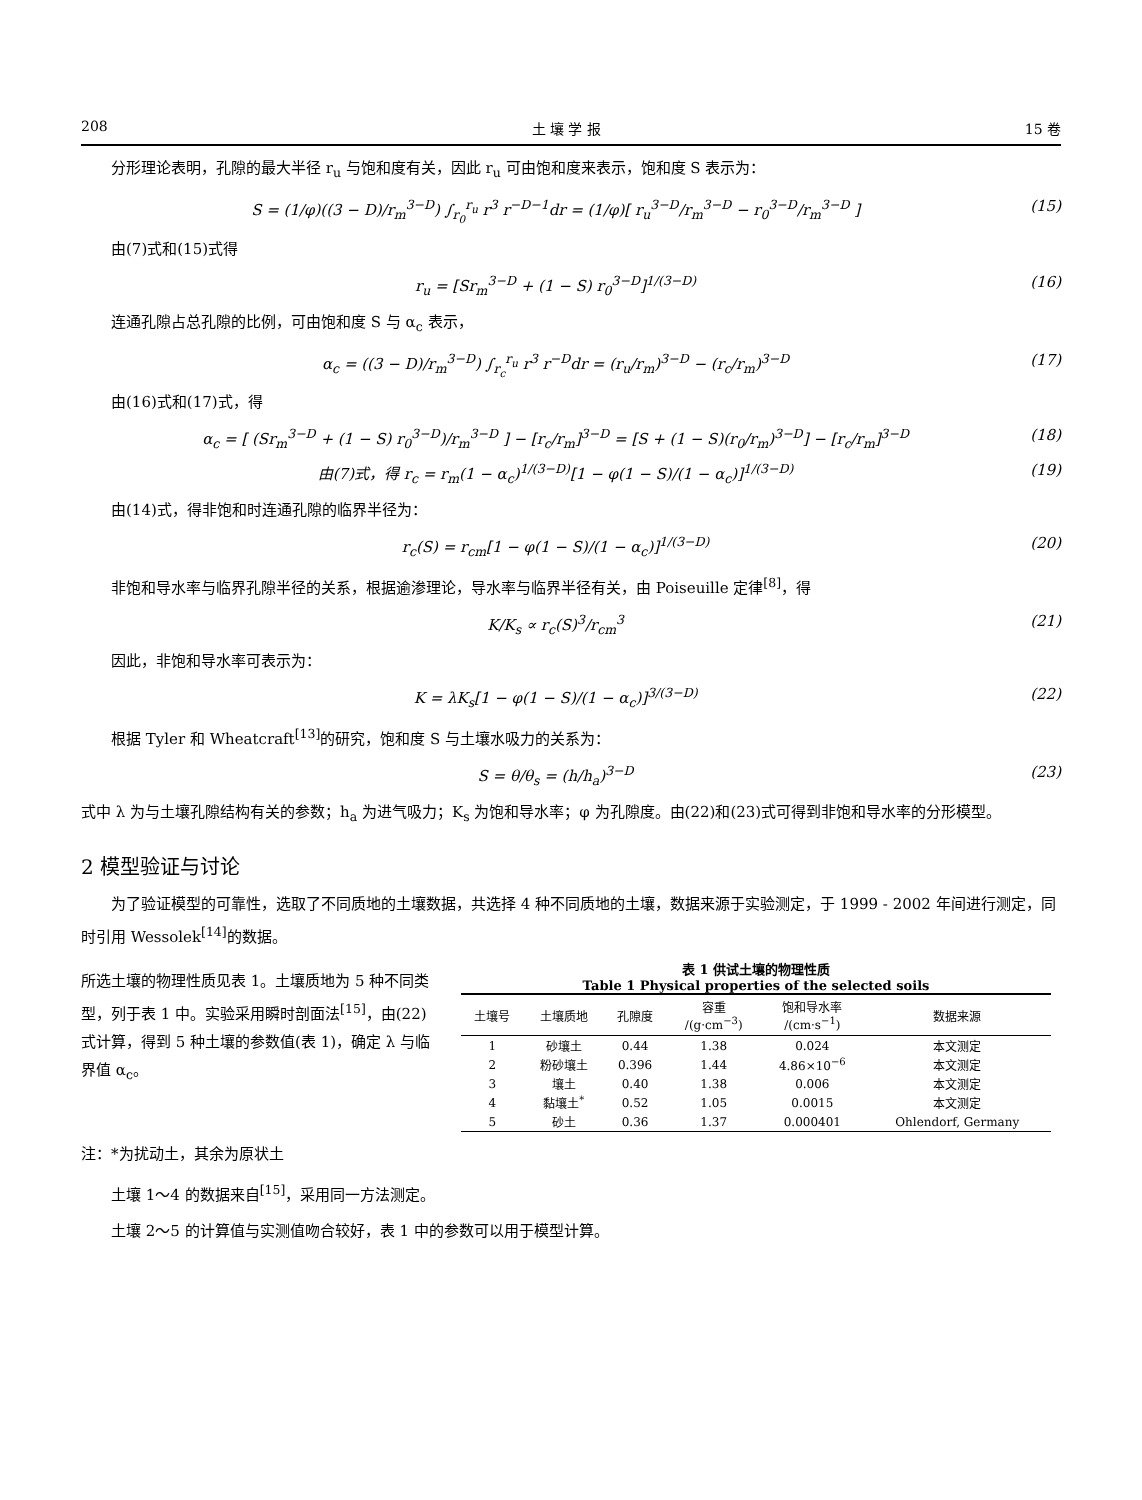208 土 壤 学 报 15 卷
　　分形理论表明，孔隙的最大半径 r<sub>u</sub> 与饱和度有关，因此 r<sub>u</sub> 可由饱和度来表示，饱和度 S 表示为：
S = (1/φ)((3 − D)/r<sub>m</sub><sup>3−D</sup>) ∫<sub>r<sub>0</sub></sub><sup>r<sub>u</sub></sup> r<sup>3</sup> r<sup>−D−1</sup>dr = (1/φ)[ r<sub>u</sub><sup>3−D</sup>/r<sub>m</sub><sup>3−D</sup> − r<sub>0</sub><sup>3−D</sup>/r<sub>m</sub><sup>3−D</sup> ] (15)
　　由(7)式和(15)式得
r<sub>u</sub> = [Sr<sub>m</sub><sup>3−D</sup> + (1 − S) r<sub>0</sub><sup>3−D</sup>]<sup>1/(3−D)</sup> (16)
　　连通孔隙占总孔隙的比例，可由饱和度 S 与 α<sub>c</sub> 表示，
α<sub>c</sub> = ((3 − D)/r<sub>m</sub><sup>3−D</sup>) ∫<sub>r<sub>c</sub></sub><sup>r<sub>u</sub></sup> r<sup>3</sup> r<sup>−D</sup>dr = (r<sub>u</sub>/r<sub>m</sub>)<sup>3−D</sup> − (r<sub>c</sub>/r<sub>m</sub>)<sup>3−D</sup> (17)
　　由(16)式和(17)式，得
α<sub>c</sub> = [ (Sr<sub>m</sub><sup>3−D</sup> + (1 − S) r<sub>0</sub><sup>3−D</sup>)/r<sub>m</sub><sup>3−D</sup> ] − [r<sub>c</sub>/r<sub>m</sub>]<sup>3−D</sup> = [S + (1 − S)(r<sub>0</sub>/r<sub>m</sub>)<sup>3−D</sup>] − [r<sub>c</sub>/r<sub>m</sub>]<sup>3−D</sup> (18)
由(7)式，得 r<sub>c</sub> = r<sub>m</sub>(1 − α<sub>c</sub>)<sup>1/(3−D)</sup>[1 − φ(1 − S)/(1 − α<sub>c</sub>)]<sup>1/(3−D)</sup> (19)
　　由(14)式，得非饱和时连通孔隙的临界半径为：
r<sub>c</sub>(S) = r<sub>cm</sub>[1 − φ(1 − S)/(1 − α<sub>c</sub>)]<sup>1/(3−D)</sup> (20)
　　非饱和导水率与临界孔隙半径的关系，根据逾渗理论，导水率与临界半径有关，由 Poiseuille 定律<sup>[8]</sup>，得
K/K<sub>s</sub> ∝ r<sub>c</sub>(S)<sup>3</sup>/r<sub>cm</sub><sup>3</sup> (21)
　　因此，非饱和导水率可表示为：
K = λK<sub>s</sub>[1 − φ(1 − S)/(1 − α<sub>c</sub>)]<sup>3/(3−D)</sup> (22)
　　根据 Tyler 和 Wheatcraft<sup>[13]</sup>的研究，饱和度 S 与土壤水吸力的关系为：
S = θ/θ<sub>s</sub> = (h/h<sub>a</sub>)<sup>3−D</sup> (23)
式中 λ 为与土壤孔隙结构有关的参数；h<sub>a</sub> 为进气吸力；K<sub>s</sub> 为饱和导水率；φ 为孔隙度。由(22)和(23)式可得到非饱和导水率的分形模型。
2 模型验证与讨论
　　为了验证模型的可靠性，选取了不同质地的土壤数据，共选择 4 种不同质地的土壤，数据来源于实验测定，于 1999 - 2002 年间进行测定，同时引用 Wessolek<sup>[14]</sup>的数据。
所选土壤的物理性质见表 1。土壤质地为 5 种不同类型，列于表 1 中。实验采用瞬时剖面法<sup>[15]</sup>，由(22)式计算，得到 5 种土壤的参数值(表 1)，确定 λ 与临界值 α<sub>c</sub>。
表 1 供试土壤的物理性质 Table 1 Physical properties of the selected soils
| 土壤号 | 土壤质地 | 孔隙度 | 容重 /(g·cm<sup>−3</sup>) | 饱和导水率 /(cm·s<sup>−1</sup>) | 数据来源 |
| --- | --- | --- | --- | --- | --- |
| 1 | 砂壤土 | 0.44 | 1.38 | 0.024 | 本文测定 |
| 2 | 粉砂壤土 | 0.396 | 1.44 | 4.86×10<sup>−6</sup> | 本文测定 |
| 3 | 壤土 | 0.40 | 1.38 | 0.006 | 本文测定 |
| 4 | 黏壤土<sup>*</sup> | 0.52 | 1.05 | 0.0015 | 本文测定 |
| 5 | 砂土 | 0.36 | 1.37 | 0.000401 | Ohlendorf, Germany |
注：*为扰动土，其余为原状土
　　土壤 1～4 的数据来自<sup>[15]</sup>，采用同一方法测定。
　　土壤 2～5 的计算值与实测值吻合较好，表 1 中的参数可以用于模型计算。